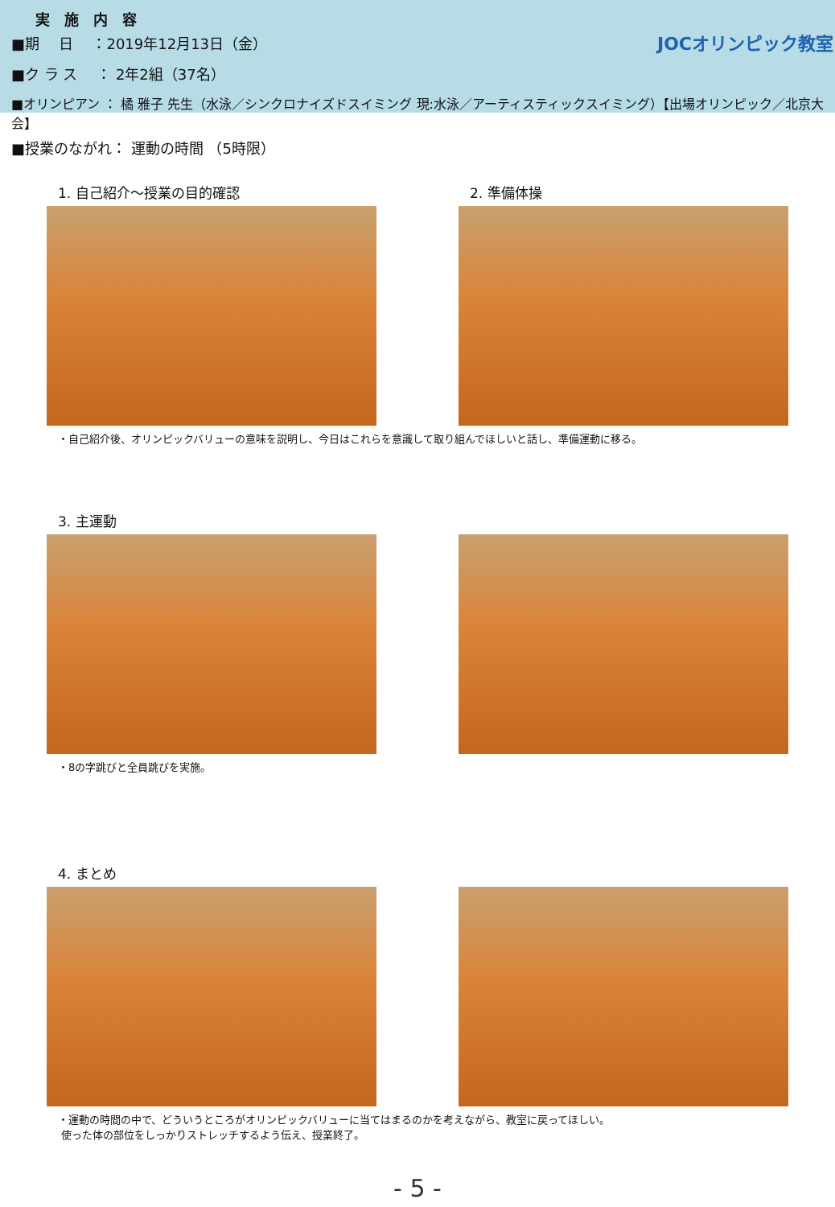実　施　内　容
■期　 日　 ：2019年12月13日（金）
■ク ラ ス　 ： 2年2組（37名）
■オリンピアン ： 橘 雅子 先生（水泳／シンクロナイズドスイミング 現:水泳／アーティスティックスイミング）【出場オリンピック／北京大会】
JOCオリンピック教室
■授業のながれ： 運動の時間 （5時限）
1. 自己紹介～授業の目的確認 2. 準備体操
・自己紹介後、オリンピックバリューの意味を説明し、今日はこれらを意識して取り組んでほしいと話し、準備運動に移る。
3. 主運動
・8の字跳びと全員跳びを実施。
4. まとめ
・運動の時間の中で、どういうところがオリンピックバリューに当てはまるのかを考えながら、教室に戻ってほしい。
使った体の部位をしっかりストレッチするよう伝え、授業終了。
- 5 -